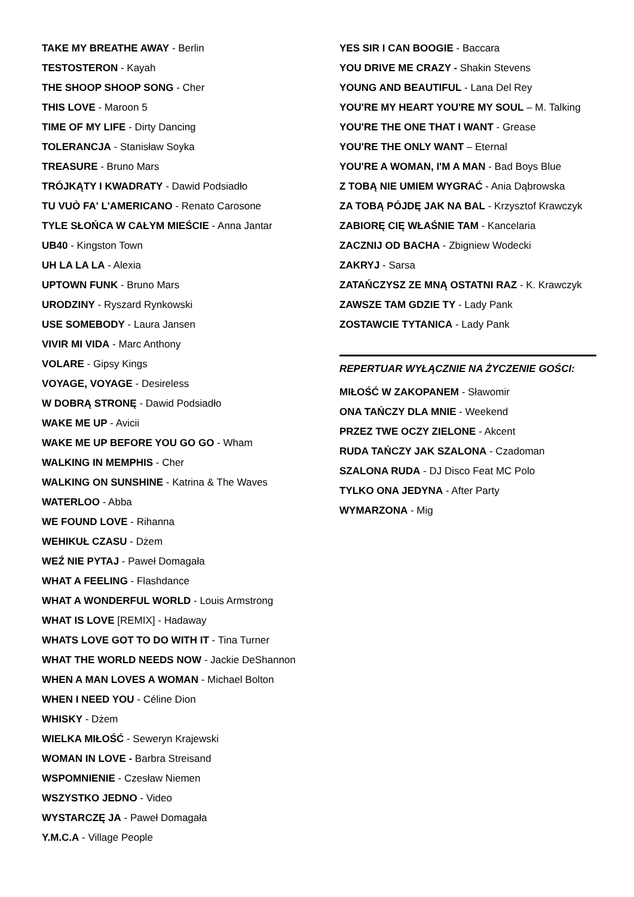TAKE MY BREATHE AWAY - Berlin
TESTOSTERON - Kayah
THE SHOOP SHOOP SONG - Cher
THIS LOVE - Maroon 5
TIME OF MY LIFE - Dirty Dancing
TOLERANCJA - Stanisław Soyka
TREASURE - Bruno Mars
TRÓJKĄTY I KWADRATY - Dawid Podsiadło
TU VUÒ FA' L'AMERICANO - Renato Carosone
TYLE SŁOŃCA W CAŁYM MIEŚCIE - Anna Jantar
UB40 - Kingston Town
UH LA LA LA - Alexia
UPTOWN FUNK - Bruno Mars
URODZINY - Ryszard Rynkowski
USE SOMEBODY - Laura Jansen
VIVIR MI VIDA - Marc Anthony
VOLARE - Gipsy Kings
VOYAGE, VOYAGE - Desireless
W DOBRĄ STRONĘ - Dawid Podsiadło
WAKE ME UP - Avicii
WAKE ME UP BEFORE YOU GO GO - Wham
WALKING IN MEMPHIS - Cher
WALKING ON SUNSHINE - Katrina & The Waves
WATERLOO - Abba
WE FOUND LOVE - Rihanna
WEHIKUŁ CZASU - Dżem
WEŹ NIE PYTAJ - Paweł Domagała
WHAT A FEELING - Flashdance
WHAT A WONDERFUL WORLD - Louis Armstrong
WHAT IS LOVE [REMIX] - Hadaway
WHATS LOVE GOT TO DO WITH IT - Tina Turner
WHAT THE WORLD NEEDS NOW - Jackie DeShannon
WHEN A MAN LOVES A WOMAN - Michael Bolton
WHEN I NEED YOU - Céline Dion
WHISKY - Dżem
WIELKA MIŁOŚĆ - Seweryn Krajewski
WOMAN IN LOVE - Barbra Streisand
WSPOMNIENIE - Czesław Niemen
WSZYSTKO JEDNO - Video
WYSTARCZĘ JA - Paweł Domagała
Y.M.C.A - Village People
YES SIR I CAN BOOGIE - Baccara
YOU DRIVE ME CRAZY - Shakin Stevens
YOUNG AND BEAUTIFUL - Lana Del Rey
YOU'RE MY HEART YOU'RE MY SOUL – M. Talking
YOU'RE THE ONE THAT I WANT - Grease
YOU'RE THE ONLY WANT – Eternal
YOU'RE A WOMAN, I'M A MAN - Bad Boys Blue
Z TOBĄ NIE UMIEM WYGRAĆ - Ania Dąbrowska
ZA TOBĄ PÓJDĘ JAK NA BAL - Krzysztof Krawczyk
ZABIORĘ CIĘ WŁAŚNIE TAM - Kancelaria
ZACZNIJ OD BACHA - Zbigniew Wodecki
ZAKRYJ - Sarsa
ZATAŃCZYSZ ZE MNĄ OSTATNI RAZ - K. Krawczyk
ZAWSZE TAM GDZIE TY - Lady Pank
ZOSTAWCIE TYTANICA - Lady Pank
REPERTUAR WYŁĄCZNIE NA ŻYCZENIE GOŚCI:
MIŁOŚĆ W ZAKOPANEM - Sławomir
ONA TAŃCZY DLA MNIE - Weekend
PRZEZ TWE OCZY ZIELONE - Akcent
RUDA TAŃCZY JAK SZALONA - Czadoman
SZALONA RUDA - DJ Disco Feat MC Polo
TYLKO ONA JEDYNA - After Party
WYMARZONA - Mig